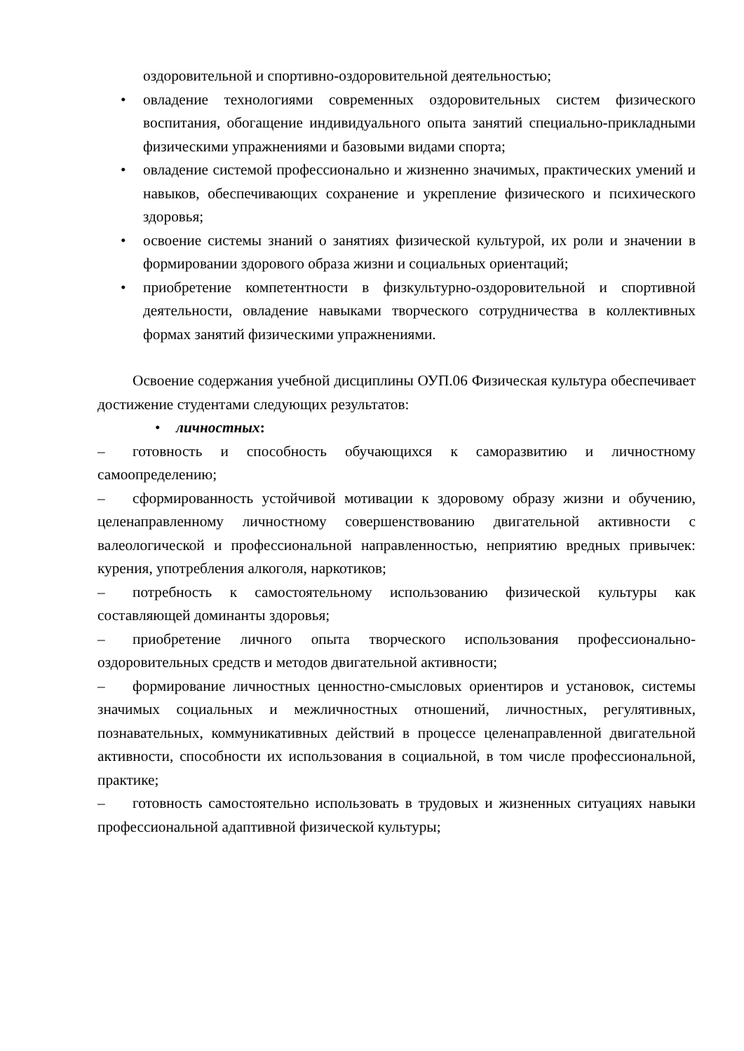оздоровительной и спортивно-оздоровительной деятельностью;
• овладение технологиями современных оздоровительных систем физического воспитания, обогащение индивидуального опыта занятий специально-прикладными физическими упражнениями и базовыми видами спорта;
• овладение системой профессионально и жизненно значимых, практических умений и навыков, обеспечивающих сохранение и укрепление физического и психического здоровья;
• освоение системы знаний о занятиях физической культурой, их роли и значении в формировании здорового образа жизни и социальных ориентаций;
• приобретение компетентности в физкультурно-оздоровительной и спортивной деятельности, овладение навыками творческого сотрудничества в коллективных формах занятий физическими упражнениями.
Освоение содержания учебной дисциплины ОУП.06 Физическая культура обеспечивает достижение студентами следующих результатов:
• личностных:
– готовность и способность обучающихся к саморазвитию и личностному самоопределению;
– сформированность устойчивой мотивации к здоровому образу жизни и обучению, целенаправленному личностному совершенствованию двигательной активности с валеологической и профессиональной направленностью, неприятию вредных привычек: курения, употребления алкоголя, наркотиков;
– потребность к самостоятельному использованию физической культуры как составляющей доминанты здоровья;
– приобретение личного опыта творческого использования профессионально-оздоровительных средств и методов двигательной активности;
– формирование личностных ценностно-смысловых ориентиров и установок, системы значимых социальных и межличностных отношений, личностных, регулятивных, познавательных, коммуникативных действий в процессе целенаправленной двигательной активности, способности их использования в социальной, в том числе профессиональной, практике;
– готовность самостоятельно использовать в трудовых и жизненных ситуациях навыки профессиональной адаптивной физической культуры;